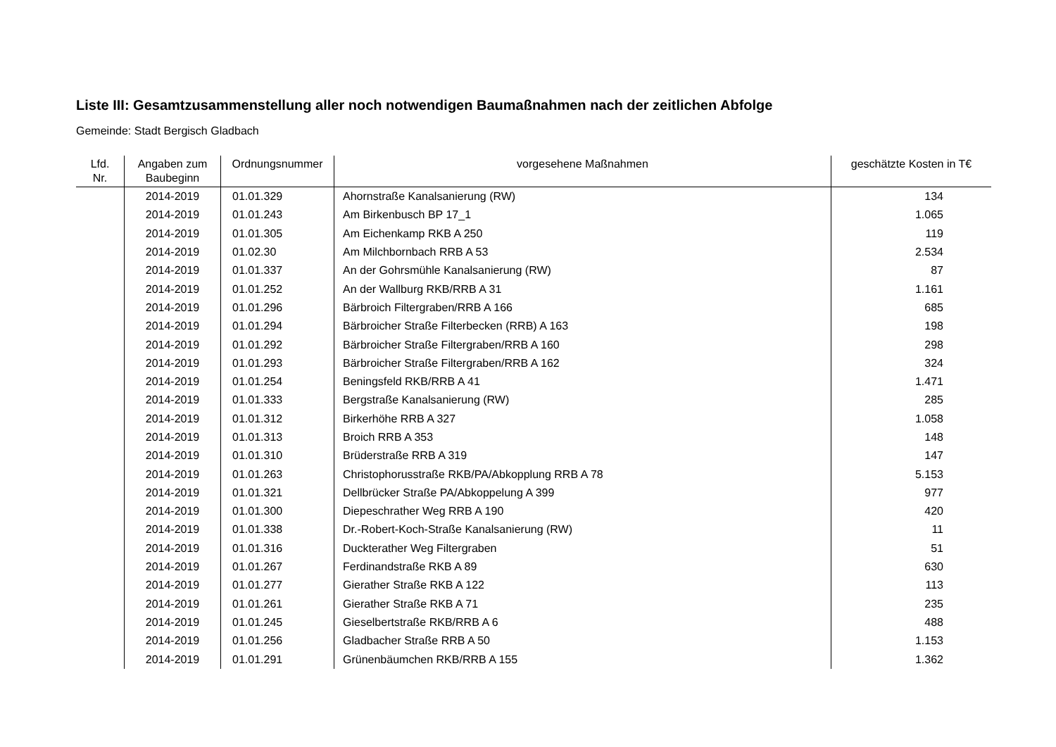Liste III: Gesamtzusammenstellung aller noch notwendigen Baumaßnahmen nach der zeitlichen Abfolge
Gemeinde: Stadt Bergisch Gladbach
| Lfd. Nr. | Angaben zum Baubeginn | Ordnungsnummer | vorgesehene Maßnahmen | geschätzte Kosten in T€ |
| --- | --- | --- | --- | --- |
| | 2014-2019 | 01.01.329 | Ahornstraße Kanalsanierung (RW) | 134 |
| | 2014-2019 | 01.01.243 | Am Birkenbusch BP 17_1 | 1.065 |
| | 2014-2019 | 01.01.305 | Am Eichenkamp RKB A 250 | 119 |
| | 2014-2019 | 01.02.30 | Am Milchbornbach RRB A 53 | 2.534 |
| | 2014-2019 | 01.01.337 | An der Gohrsmühle Kanalsanierung (RW) | 87 |
| | 2014-2019 | 01.01.252 | An der Wallburg RKB/RRB A 31 | 1.161 |
| | 2014-2019 | 01.01.296 | Bärbroich Filtergraben/RRB A 166 | 685 |
| | 2014-2019 | 01.01.294 | Bärbroicher Straße Filterbecken (RRB) A 163 | 198 |
| | 2014-2019 | 01.01.292 | Bärbroicher Straße Filtergraben/RRB A 160 | 298 |
| | 2014-2019 | 01.01.293 | Bärbroicher Straße Filtergraben/RRB A 162 | 324 |
| | 2014-2019 | 01.01.254 | Beningsfeld RKB/RRB A 41 | 1.471 |
| | 2014-2019 | 01.01.333 | Bergstraße Kanalsanierung (RW) | 285 |
| | 2014-2019 | 01.01.312 | Birkerhöhe RRB A 327 | 1.058 |
| | 2014-2019 | 01.01.313 | Broich RRB A 353 | 148 |
| | 2014-2019 | 01.01.310 | Brüderstraße RRB A 319 | 147 |
| | 2014-2019 | 01.01.263 | Christophorusstraße RKB/PA/Abkopplung RRB A 78 | 5.153 |
| | 2014-2019 | 01.01.321 | Dellbrücker Straße PA/Abkoppelung A 399 | 977 |
| | 2014-2019 | 01.01.300 | Diepeschrather Weg RRB A 190 | 420 |
| | 2014-2019 | 01.01.338 | Dr.-Robert-Koch-Straße Kanalsanierung (RW) | 11 |
| | 2014-2019 | 01.01.316 | Duckterather Weg Filtergraben | 51 |
| | 2014-2019 | 01.01.267 | Ferdinandstraße RKB A 89 | 630 |
| | 2014-2019 | 01.01.277 | Gierather Straße RKB A 122 | 113 |
| | 2014-2019 | 01.01.261 | Gierather Straße RKB A 71 | 235 |
| | 2014-2019 | 01.01.245 | Gieselbertstraße RKB/RRB A 6 | 488 |
| | 2014-2019 | 01.01.256 | Gladbacher Straße RRB A 50 | 1.153 |
| | 2014-2019 | 01.01.291 | Grünenbäumchen RKB/RRB A 155 | 1.362 |